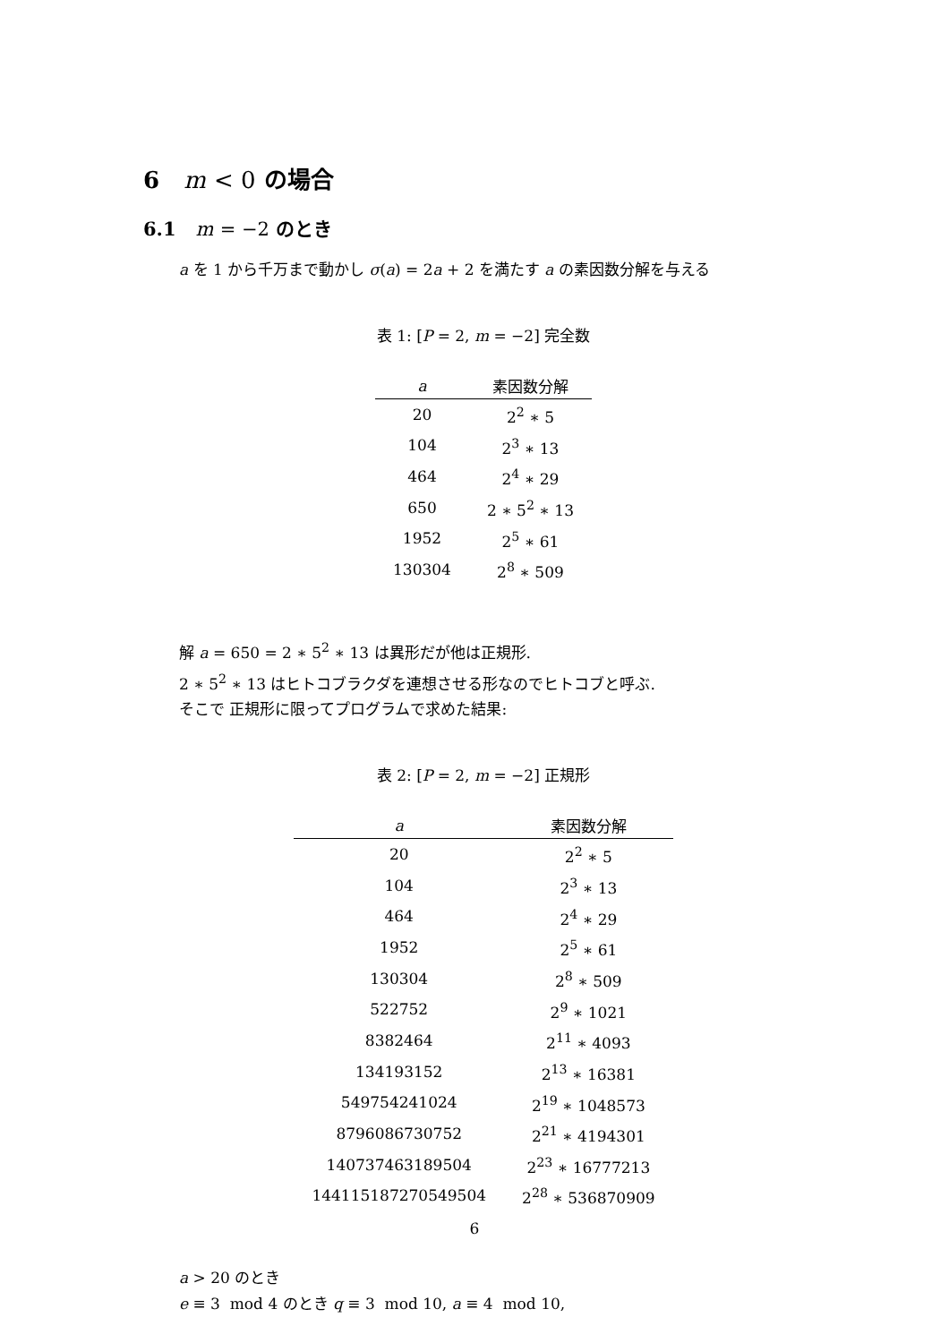6 m < 0 の場合
6.1 m = −2 のとき
a を 1 から千万まで動かし σ(a) = 2a + 2 を満たす a の素因数分解を与える
表 1: [P = 2, m = −2] 完全数
| a | 素因数分解 |
| --- | --- |
| 20 | 2<sup>2</sup> ∗ 5 |
| 104 | 2<sup>3</sup> ∗ 13 |
| 464 | 2<sup>4</sup> ∗ 29 |
| 650 | 2 ∗ 5<sup>2</sup> ∗ 13 |
| 1952 | 2<sup>5</sup> ∗ 61 |
| 130304 | 2<sup>8</sup> ∗ 509 |
解 a = 650 = 2 ∗ 5<sup>2</sup> ∗ 13 は異形だが他は正規形.
2 ∗ 5<sup>2</sup> ∗ 13 はヒトコブラクダを連想させる形なのでヒトコブと呼ぶ.
そこで 正規形に限ってプログラムで求めた結果:
表 2: [P = 2, m = −2] 正規形
| a | 素因数分解 |
| --- | --- |
| 20 | 2<sup>2</sup> ∗ 5 |
| 104 | 2<sup>3</sup> ∗ 13 |
| 464 | 2<sup>4</sup> ∗ 29 |
| 1952 | 2<sup>5</sup> ∗ 61 |
| 130304 | 2<sup>8</sup> ∗ 509 |
| 522752 | 2<sup>9</sup> ∗ 1021 |
| 8382464 | 2<sup>11</sup> ∗ 4093 |
| 134193152 | 2<sup>13</sup> ∗ 16381 |
| 549754241024 | 2<sup>19</sup> ∗ 1048573 |
| 8796086730752 | 2<sup>21</sup> ∗ 4194301 |
| 140737463189504 | 2<sup>23</sup> ∗ 16777213 |
| 144115187270549504 | 2<sup>28</sup> ∗ 536870909 |
a > 20 のとき
e ≡ 3 mod 4 のとき q ≡ 3 mod 10, a ≡ 4 mod 10,
6